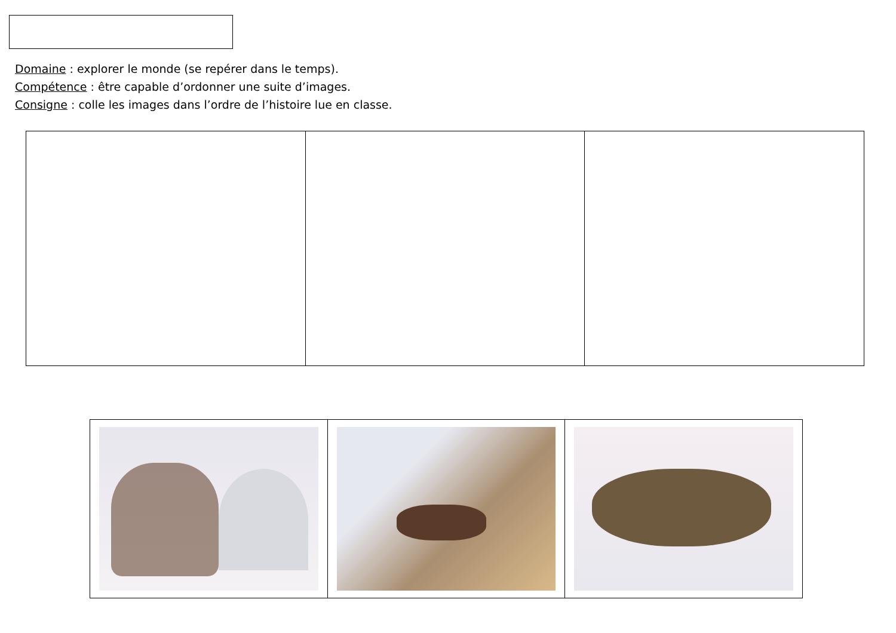Domaine : explorer le monde (se repérer dans le temps).
Compétence : être capable d’ordonner une suite d’images.
Consigne : colle les images dans l’ordre de l’histoire lue en classe.